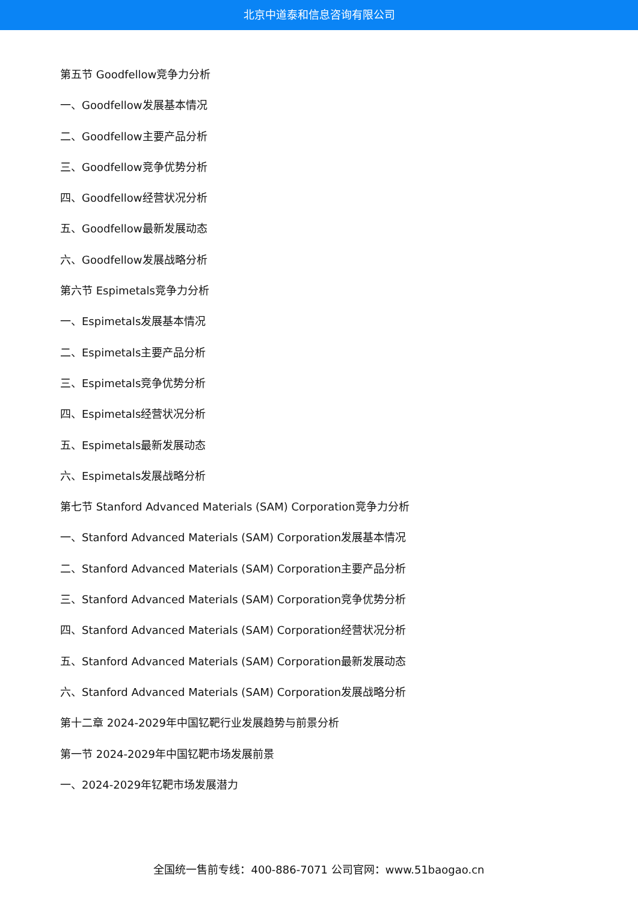北京中道泰和信息咨询有限公司
第五节 Goodfellow竞争力分析
一、Goodfellow发展基本情况
二、Goodfellow主要产品分析
三、Goodfellow竞争优势分析
四、Goodfellow经营状况分析
五、Goodfellow最新发展动态
六、Goodfellow发展战略分析
第六节 Espimetals竞争力分析
一、Espimetals发展基本情况
二、Espimetals主要产品分析
三、Espimetals竞争优势分析
四、Espimetals经营状况分析
五、Espimetals最新发展动态
六、Espimetals发展战略分析
第七节 Stanford Advanced Materials (SAM) Corporation竞争力分析
一、Stanford Advanced Materials (SAM) Corporation发展基本情况
二、Stanford Advanced Materials (SAM) Corporation主要产品分析
三、Stanford Advanced Materials (SAM) Corporation竞争优势分析
四、Stanford Advanced Materials (SAM) Corporation经营状况分析
五、Stanford Advanced Materials (SAM) Corporation最新发展动态
六、Stanford Advanced Materials (SAM) Corporation发展战略分析
第十二章 2024-2029年中国钇靶行业发展趋势与前景分析
第一节 2024-2029年中国钇靶市场发展前景
一、2024-2029年钇靶市场发展潜力
全国统一售前专线：400-886-7071 公司官网：www.51baogao.cn